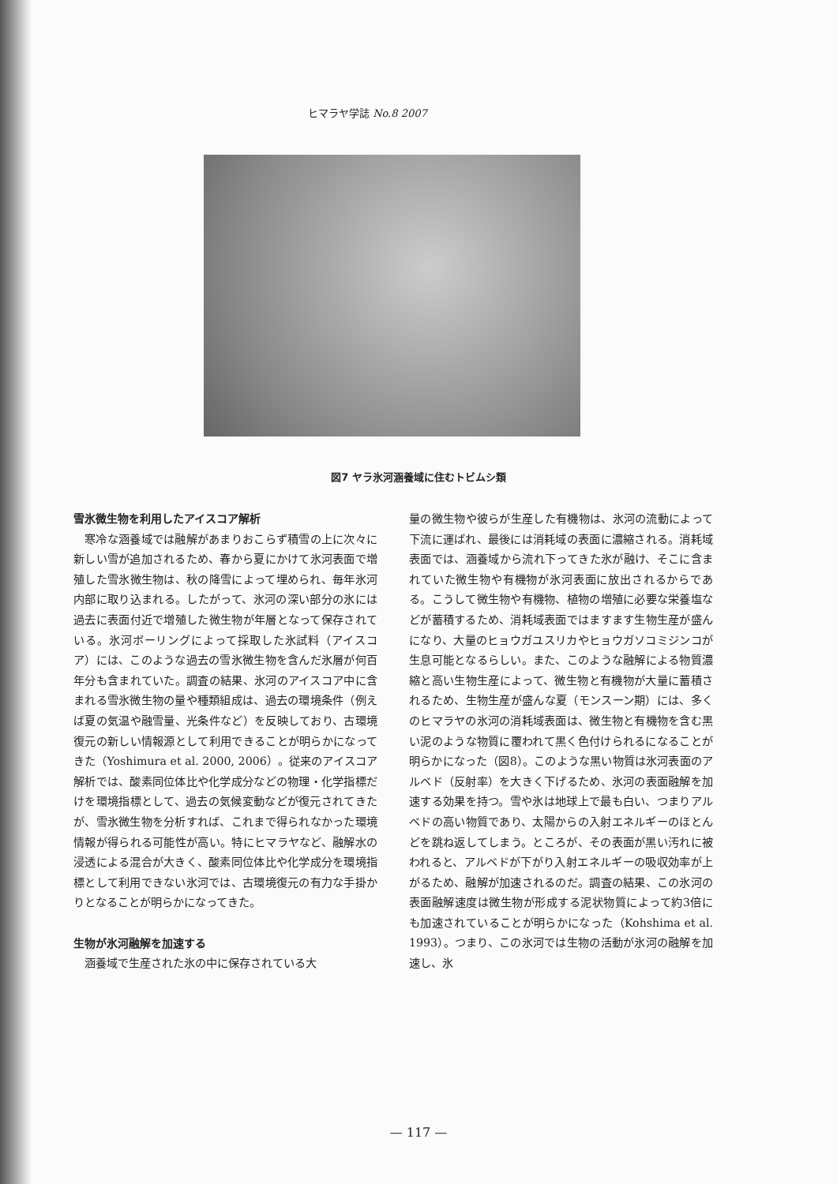ヒマラヤ学誌 No.8 2007
図7 ヤラ氷河涵養域に住むトビムシ類
雪氷微生物を利用したアイスコア解析
寒冷な涵養域では融解があまりおこらず積雪の上に次々に新しい雪が追加されるため、春から夏にかけて氷河表面で増殖した雪氷微生物は、秋の降雪によって埋められ、毎年氷河内部に取り込まれる。したがって、氷河の深い部分の氷には過去に表面付近で増殖した微生物が年層となって保存されている。氷河ボーリングによって採取した氷試料（アイスコア）には、このような過去の雪氷微生物を含んだ氷層が何百年分も含まれていた。調査の結果、氷河のアイスコア中に含まれる雪氷微生物の量や種類組成は、過去の環境条件（例えば夏の気温や融雪量、光条件など）を反映しており、古環境復元の新しい情報源として利用できることが明らかになってきた（Yoshimura et al. 2000, 2006）。従来のアイスコア解析では、酸素同位体比や化学成分などの物理・化学指標だけを環境指標として、過去の気候変動などが復元されてきたが、雪氷微生物を分析すれば、これまで得られなかった環境情報が得られる可能性が高い。特にヒマラヤなど、融解水の浸透による混合が大きく、酸素同位体比や化学成分を環境指標として利用できない氷河では、古環境復元の有力な手掛かりとなることが明らかになってきた。
生物が氷河融解を加速する
涵養域で生産された氷の中に保存されている大
量の微生物や彼らが生産した有機物は、氷河の流動によって下流に運ばれ、最後には消耗域の表面に濃縮される。消耗域表面では、涵養域から流れ下ってきた氷が融け、そこに含まれていた微生物や有機物が氷河表面に放出されるからである。こうして微生物や有機物、植物の増殖に必要な栄養塩などが蓄積するため、消耗域表面ではますます生物生産が盛んになり、大量のヒョウガユスリカやヒョウガソコミジンコが生息可能となるらしい。また、このような融解による物質濃縮と高い生物生産によって、微生物と有機物が大量に蓄積されるため、生物生産が盛んな夏（モンスーン期）には、多くのヒマラヤの氷河の消耗域表面は、微生物と有機物を含む黒い泥のような物質に覆われて黒く色付けられるになることが明らかになった（図8）。このような黒い物質は氷河表面のアルベド（反射率）を大きく下げるため、氷河の表面融解を加速する効果を持つ。雪や氷は地球上で最も白い、つまりアルベドの高い物質であり、太陽からの入射エネルギーのほとんどを跳ね返してしまう。ところが、その表面が黒い汚れに被われると、アルベドが下がり入射エネルギーの吸収効率が上がるため、融解が加速されるのだ。調査の結果、この氷河の表面融解速度は微生物が形成する泥状物質によって約3倍にも加速されていることが明らかになった（Kohshima et al. 1993）。つまり、この氷河では生物の活動が氷河の融解を加速し、氷
— 117 —